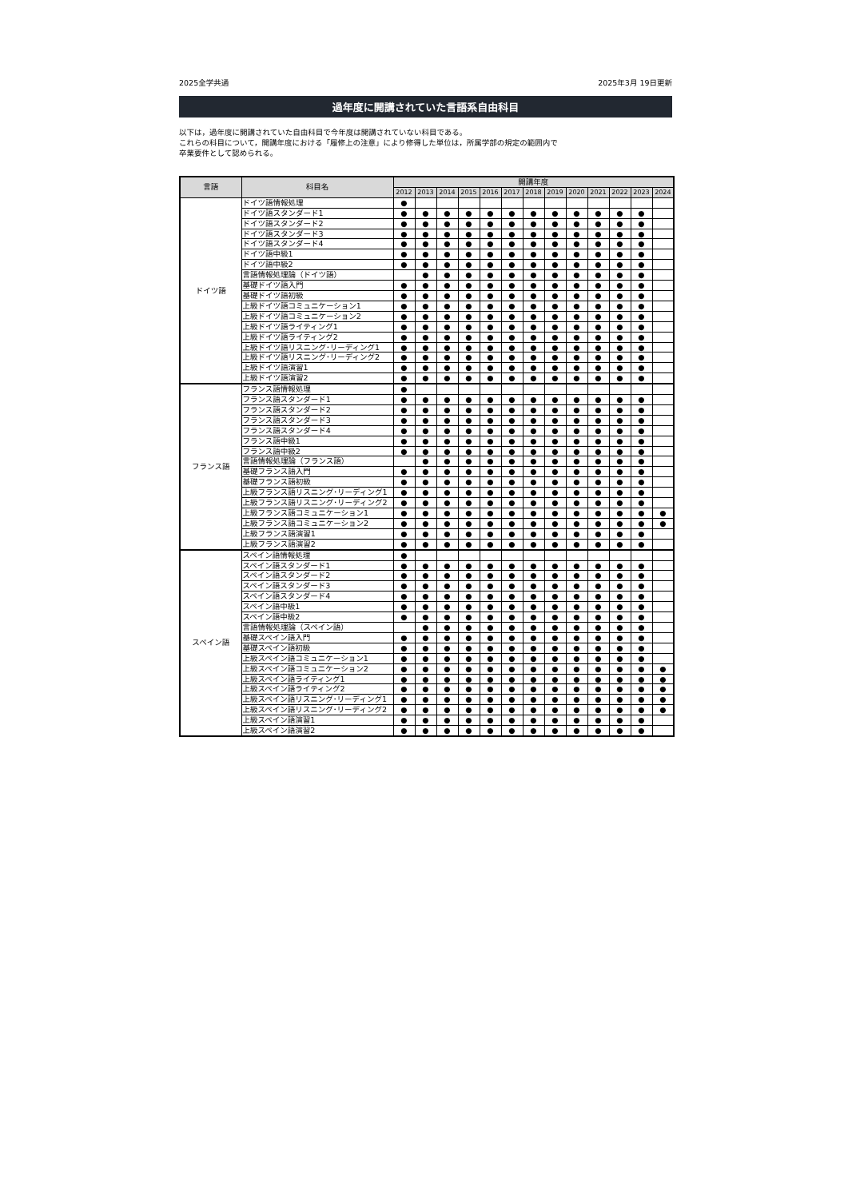2025全学共通 2025年3月 19日更新
過年度に開講されていた言語系自由科目
以下は，過年度に開講されていた自由科目で今年度は開講されていない科目である。
これらの科目について，開講年度における「履修上の注意」により修得した単位は，所属学部の規定の範囲内で
卒業要件として認められる。
| 言語 | 科目名 | 開講年度 | | | | | | | | | | | | |
| --- | --- | --- | --- | --- | --- | --- | --- | --- | --- | --- | --- | --- | --- | --- |
| | | 2012 | 2013 | 2014 | 2015 | 2016 | 2017 | 2018 | 2019 | 2020 | 2021 | 2022 | 2023 | 2024 |
| ドイツ語 | ドイツ語情報処理 | ● | | | | | | | | | | | | |
| | ドイツ語スタンダード1 | ● | ● | ● | ● | ● | ● | ● | ● | ● | ● | ● | ● | |
| | ドイツ語スタンダード2 | ● | ● | ● | ● | ● | ● | ● | ● | ● | ● | ● | ● | |
| | ドイツ語スタンダード3 | ● | ● | ● | ● | ● | ● | ● | ● | ● | ● | ● | ● | |
| | ドイツ語スタンダード4 | ● | ● | ● | ● | ● | ● | ● | ● | ● | ● | ● | ● | |
| | ドイツ語中級1 | ● | ● | ● | ● | ● | ● | ● | ● | ● | ● | ● | ● | |
| | ドイツ語中級2 | ● | ● | ● | ● | ● | ● | ● | ● | ● | ● | ● | ● | |
| | 言語情報処理論（ドイツ語） | | ● | ● | ● | ● | ● | ● | ● | ● | ● | ● | ● | |
| | 基礎ドイツ語入門 | ● | ● | ● | ● | ● | ● | ● | ● | ● | ● | ● | ● | |
| | 基礎ドイツ語初級 | ● | ● | ● | ● | ● | ● | ● | ● | ● | ● | ● | ● | |
| | 上級ドイツ語コミュニケーション1 | ● | ● | ● | ● | ● | ● | ● | ● | ● | ● | ● | ● | |
| | 上級ドイツ語コミュニケーション2 | ● | ● | ● | ● | ● | ● | ● | ● | ● | ● | ● | ● | |
| | 上級ドイツ語ライティング1 | ● | ● | ● | ● | ● | ● | ● | ● | ● | ● | ● | ● | |
| | 上級ドイツ語ライティング2 | ● | ● | ● | ● | ● | ● | ● | ● | ● | ● | ● | ● | |
| | 上級ドイツ語リスニング･リーディング1 | ● | ● | ● | ● | ● | ● | ● | ● | ● | ● | ● | ● | |
| | 上級ドイツ語リスニング･リーディング2 | ● | ● | ● | ● | ● | ● | ● | ● | ● | ● | ● | ● | |
| | 上級ドイツ語演習1 | ● | ● | ● | ● | ● | ● | ● | ● | ● | ● | ● | ● | |
| | 上級ドイツ語演習2 | ● | ● | ● | ● | ● | ● | ● | ● | ● | ● | ● | ● | |
| フランス語 | フランス語情報処理 | ● | | | | | | | | | | | | |
| | フランス語スタンダード1 | ● | ● | ● | ● | ● | ● | ● | ● | ● | ● | ● | ● | |
| | フランス語スタンダード2 | ● | ● | ● | ● | ● | ● | ● | ● | ● | ● | ● | ● | |
| | フランス語スタンダード3 | ● | ● | ● | ● | ● | ● | ● | ● | ● | ● | ● | ● | |
| | フランス語スタンダード4 | ● | ● | ● | ● | ● | ● | ● | ● | ● | ● | ● | ● | |
| | フランス語中級1 | ● | ● | ● | ● | ● | ● | ● | ● | ● | ● | ● | ● | |
| | フランス語中級2 | ● | ● | ● | ● | ● | ● | ● | ● | ● | ● | ● | ● | |
| | 言語情報処理論（フランス語） | | ● | ● | ● | ● | ● | ● | ● | ● | ● | ● | ● | |
| | 基礎フランス語入門 | ● | ● | ● | ● | ● | ● | ● | ● | ● | ● | ● | ● | |
| | 基礎フランス語初級 | ● | ● | ● | ● | ● | ● | ● | ● | ● | ● | ● | ● | |
| | 上級フランス語リスニング･リーディング1 | ● | ● | ● | ● | ● | ● | ● | ● | ● | ● | ● | ● | |
| | 上級フランス語リスニング･リーディング2 | ● | ● | ● | ● | ● | ● | ● | ● | ● | ● | ● | ● | |
| | 上級フランス語コミュニケーション1 | ● | ● | ● | ● | ● | ● | ● | ● | ● | ● | ● | ● | ● |
| | 上級フランス語コミュニケーション2 | ● | ● | ● | ● | ● | ● | ● | ● | ● | ● | ● | ● | ● |
| | 上級フランス語演習1 | ● | ● | ● | ● | ● | ● | ● | ● | ● | ● | ● | ● | |
| | 上級フランス語演習2 | ● | ● | ● | ● | ● | ● | ● | ● | ● | ● | ● | ● | |
| スペイン語 | スペイン語情報処理 | ● | | | | | | | | | | | | |
| | スペイン語スタンダード1 | ● | ● | ● | ● | ● | ● | ● | ● | ● | ● | ● | ● | |
| | スペイン語スタンダード2 | ● | ● | ● | ● | ● | ● | ● | ● | ● | ● | ● | ● | |
| | スペイン語スタンダード3 | ● | ● | ● | ● | ● | ● | ● | ● | ● | ● | ● | ● | |
| | スペイン語スタンダード4 | ● | ● | ● | ● | ● | ● | ● | ● | ● | ● | ● | ● | |
| | スペイン語中級1 | ● | ● | ● | ● | ● | ● | ● | ● | ● | ● | ● | ● | |
| | スペイン語中級2 | ● | ● | ● | ● | ● | ● | ● | ● | ● | ● | ● | ● | |
| | 言語情報処理論（スペイン語） | | ● | ● | ● | ● | ● | ● | ● | ● | ● | ● | ● | |
| | 基礎スペイン語入門 | ● | ● | ● | ● | ● | ● | ● | ● | ● | ● | ● | ● | |
| | 基礎スペイン語初級 | ● | ● | ● | ● | ● | ● | ● | ● | ● | ● | ● | ● | |
| | 上級スペイン語コミュニケーション1 | ● | ● | ● | ● | ● | ● | ● | ● | ● | ● | ● | ● | |
| | 上級スペイン語コミュニケーション2 | ● | ● | ● | ● | ● | ● | ● | ● | ● | ● | ● | ● | ● |
| | 上級スペイン語ライティング1 | ● | ● | ● | ● | ● | ● | ● | ● | ● | ● | ● | ● | ● |
| | 上級スペイン語ライティング2 | ● | ● | ● | ● | ● | ● | ● | ● | ● | ● | ● | ● | ● |
| | 上級スペイン語リスニング･リーディング1 | ● | ● | ● | ● | ● | ● | ● | ● | ● | ● | ● | ● | ● |
| | 上級スペイン語リスニング･リーディング2 | ● | ● | ● | ● | ● | ● | ● | ● | ● | ● | ● | ● | ● |
| | 上級スペイン語演習1 | ● | ● | ● | ● | ● | ● | ● | ● | ● | ● | ● | ● | |
| | 上級スペイン語演習2 | ● | ● | ● | ● | ● | ● | ● | ● | ● | ● | ● | ● | |